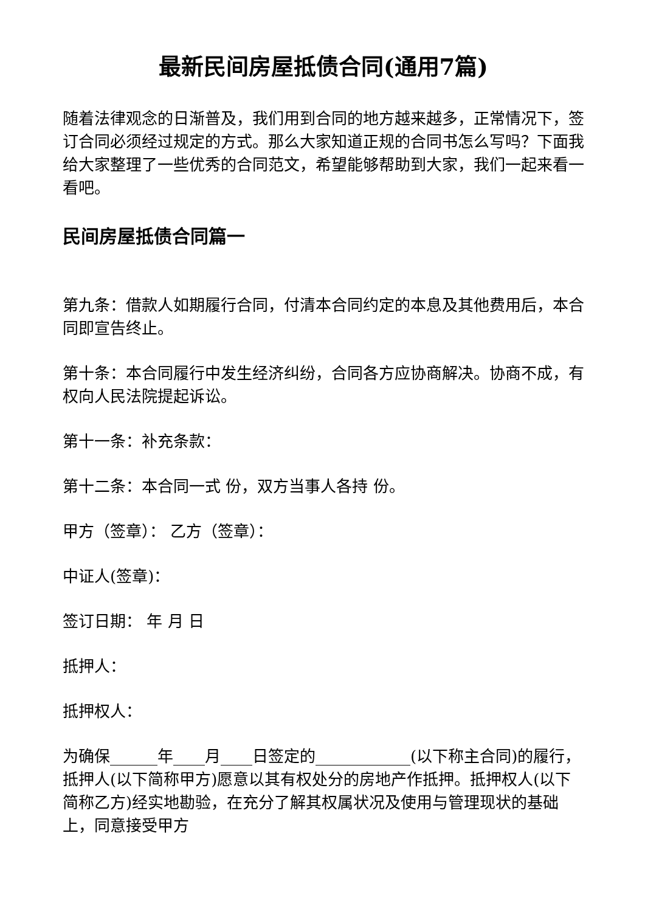最新民间房屋抵债合同(通用7篇)
随着法律观念的日渐普及，我们用到合同的地方越来越多，正常情况下，签订合同必须经过规定的方式。那么大家知道正规的合同书怎么写吗？下面我给大家整理了一些优秀的合同范文，希望能够帮助到大家，我们一起来看一看吧。
民间房屋抵债合同篇一
第九条：借款人如期履行合同，付清本合同约定的本息及其他费用后，本合同即宣告终止。
第十条：本合同履行中发生经济纠纷，合同各方应协商解决。协商不成，有权向人民法院提起诉讼。
第十一条：补充条款：
第十二条：本合同一式 份，双方当事人各持 份。
甲方（签章）： 乙方（签章）：
中证人(签章)：
签订日期： 年 月 日
抵押人：
抵押权人：
为确保______年____月____日签定的____________(以下称主合同)的履行，抵押人(以下简称甲方)愿意以其有权处分的房地产作抵押。抵押权人(以下简称乙方)经实地勘验，在充分了解其权属状况及使用与管理现状的基础上，同意接受甲方